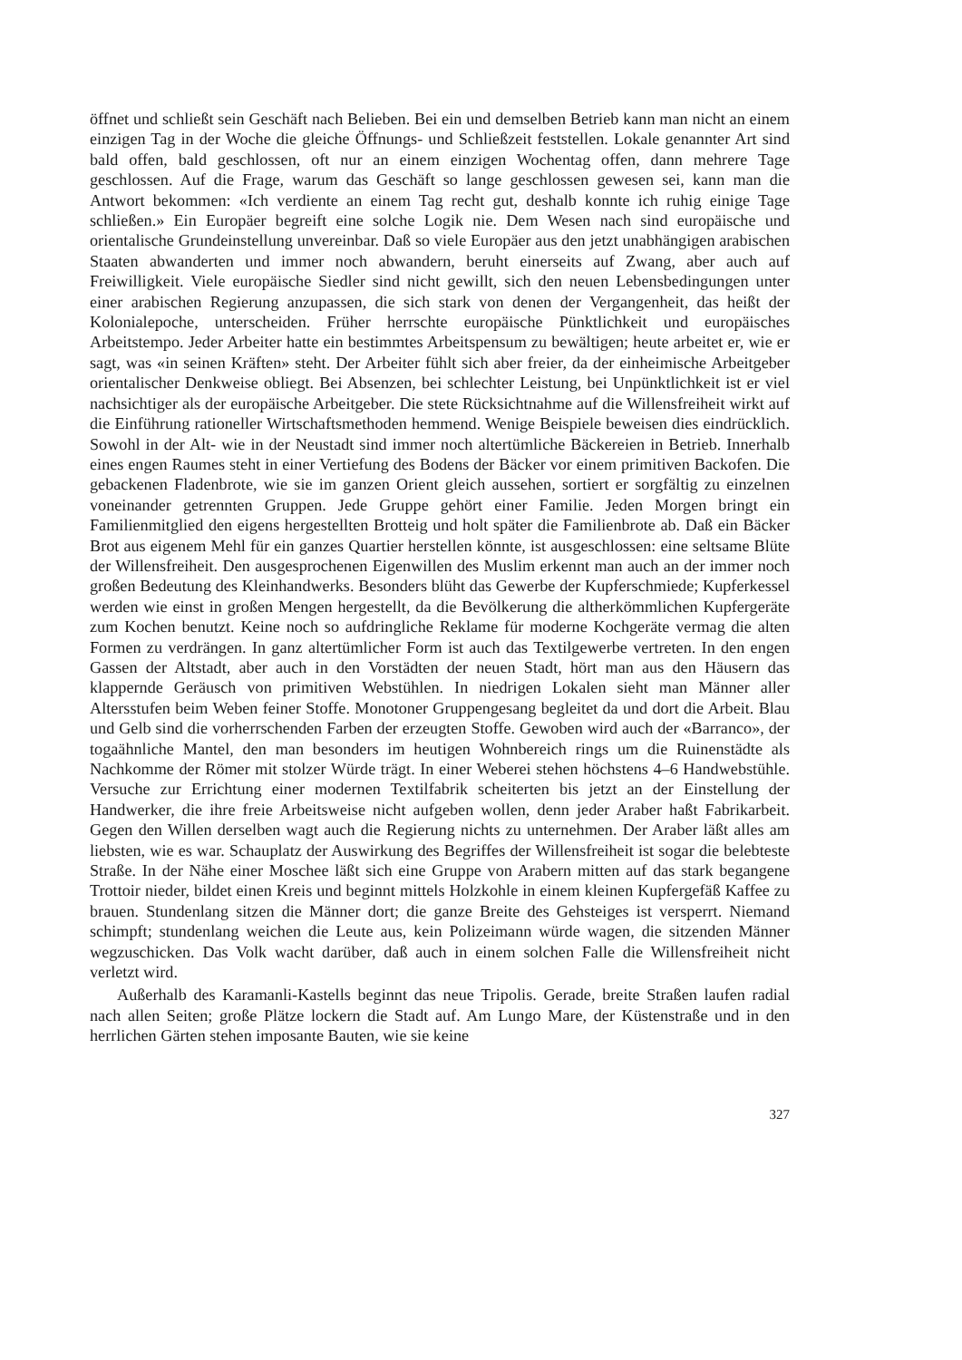öffnet und schließt sein Geschäft nach Belieben. Bei ein und demselben Betrieb kann man nicht an einem einzigen Tag in der Woche die gleiche Öffnungs- und Schließzeit feststellen. Lokale genannter Art sind bald offen, bald geschlossen, oft nur an einem einzigen Wochentag offen, dann mehrere Tage geschlossen. Auf die Frage, warum das Geschäft so lange geschlossen gewesen sei, kann man die Antwort bekommen: «Ich verdiente an einem Tag recht gut, deshalb konnte ich ruhig einige Tage schließen.» Ein Europäer begreift eine solche Logik nie. Dem Wesen nach sind europäische und orientalische Grundeinstellung unvereinbar. Daß so viele Europäer aus den jetzt unabhängigen arabischen Staaten abwanderten und immer noch abwandern, beruht einerseits auf Zwang, aber auch auf Freiwilligkeit. Viele europäische Siedler sind nicht gewillt, sich den neuen Lebensbedingungen unter einer arabischen Regierung anzupassen, die sich stark von denen der Vergangenheit, das heißt der Kolonialepoche, unterscheiden. Früher herrschte europäische Pünktlichkeit und europäisches Arbeitstempo. Jeder Arbeiter hatte ein bestimmtes Arbeitspensum zu bewältigen; heute arbeitet er, wie er sagt, was «in seinen Kräften» steht. Der Arbeiter fühlt sich aber freier, da der einheimische Arbeitgeber orientalischer Denkweise obliegt. Bei Absenzen, bei schlechter Leistung, bei Unpünktlichkeit ist er viel nachsichtiger als der europäische Arbeitgeber. Die stete Rücksichtnahme auf die Willensfreiheit wirkt auf die Einführung rationeller Wirtschaftsmethoden hemmend. Wenige Beispiele beweisen dies eindrücklich. Sowohl in der Alt- wie in der Neustadt sind immer noch altertümliche Bäckereien in Betrieb. Innerhalb eines engen Raumes steht in einer Vertiefung des Bodens der Bäcker vor einem primitiven Backofen. Die gebackenen Fladenbrote, wie sie im ganzen Orient gleich aussehen, sortiert er sorgfältig zu einzelnen voneinander getrennten Gruppen. Jede Gruppe gehört einer Familie. Jeden Morgen bringt ein Familienmitglied den eigens hergestellten Brotteig und holt später die Familienbrote ab. Daß ein Bäcker Brot aus eigenem Mehl für ein ganzes Quartier herstellen könnte, ist ausgeschlossen: eine seltsame Blüte der Willensfreiheit. Den ausgesprochenen Eigenwillen des Muslim erkennt man auch an der immer noch großen Bedeutung des Kleinhandwerks. Besonders blüht das Gewerbe der Kupferschmiede; Kupferkessel werden wie einst in großen Mengen hergestellt, da die Bevölkerung die altherkömmlichen Kupfergeräte zum Kochen benutzt. Keine noch so aufdringliche Reklame für moderne Kochgeräte vermag die alten Formen zu verdrängen. In ganz altertümlicher Form ist auch das Textilgewerbe vertreten. In den engen Gassen der Altstadt, aber auch in den Vorstädten der neuen Stadt, hört man aus den Häusern das klappernde Geräusch von primitiven Webstühlen. In niedrigen Lokalen sieht man Männer aller Altersstufen beim Weben feiner Stoffe. Monotoner Gruppengesang begleitet da und dort die Arbeit. Blau und Gelb sind die vorherrschenden Farben der erzeugten Stoffe. Gewoben wird auch der «Barranco», der togaähnliche Mantel, den man besonders im heutigen Wohnbereich rings um die Ruinenstädte als Nachkomme der Römer mit stolzer Würde trägt. In einer Weberei stehen höchstens 4–6 Handwebstühle. Versuche zur Errichtung einer modernen Textilfabrik scheiterten bis jetzt an der Einstellung der Handwerker, die ihre freie Arbeitsweise nicht aufgeben wollen, denn jeder Araber haßt Fabrikarbeit. Gegen den Willen derselben wagt auch die Regierung nichts zu unternehmen. Der Araber läßt alles am liebsten, wie es war. Schauplatz der Auswirkung des Begriffes der Willensfreiheit ist sogar die belebteste Straße. In der Nähe einer Moschee läßt sich eine Gruppe von Arabern mitten auf das stark begangene Trottoir nieder, bildet einen Kreis und beginnt mittels Holzkohle in einem kleinen Kupfergefäß Kaffee zu brauen. Stundenlang sitzen die Männer dort; die ganze Breite des Gehsteiges ist versperrt. Niemand schimpft; stundenlang weichen die Leute aus, kein Polizeimann würde wagen, die sitzenden Männer wegzuschicken. Das Volk wacht darüber, daß auch in einem solchen Falle die Willensfreiheit nicht verletzt wird.
Außerhalb des Karamanli-Kastells beginnt das neue Tripolis. Gerade, breite Straßen laufen radial nach allen Seiten; große Plätze lockern die Stadt auf. Am Lungo Mare, der Küstenstraße und in den herrlichen Gärten stehen imposante Bauten, wie sie keine
327